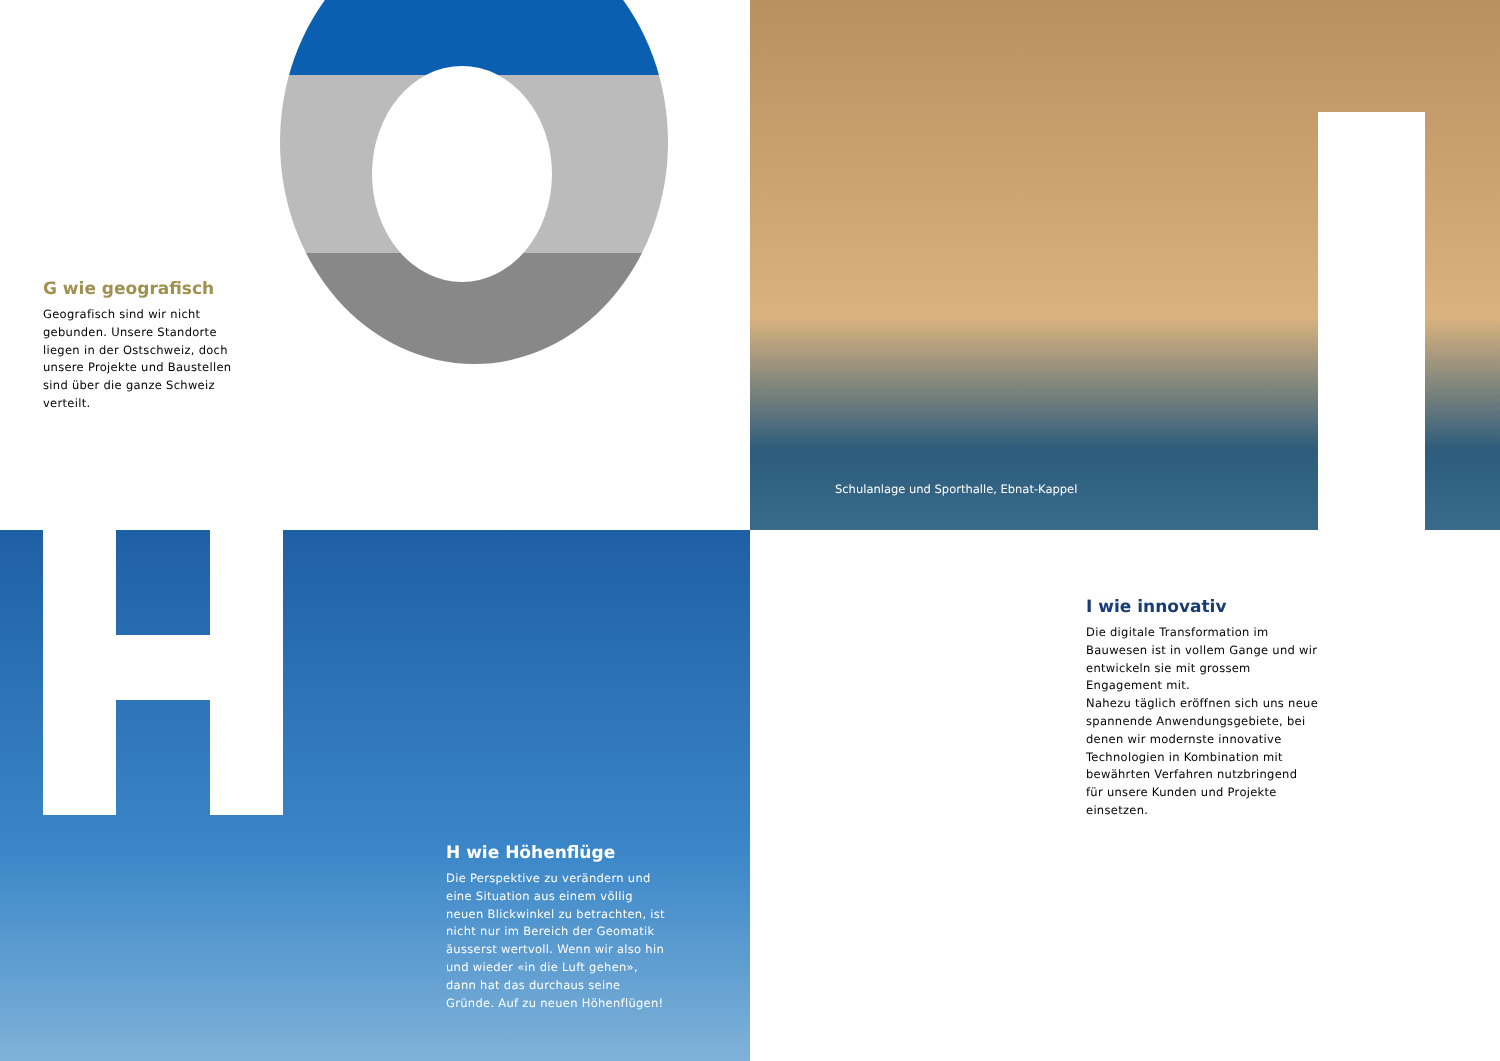G wie geografisch
Geografisch sind wir nicht gebunden. Unsere Standorte liegen in der Ostschweiz, doch unsere Projekte und Baustellen sind über die ganze Schweiz verteilt.
Schulanlage und Sporthalle, Ebnat-Kappel
H wie Höhenflüge
Die Perspektive zu verändern und eine Situation aus einem völlig neuen Blickwinkel zu betrachten, ist nicht nur im Bereich der Geomatik äusserst wertvoll. Wenn wir also hin und wieder «in die Luft gehen», dann hat das durchaus seine Gründe. Auf zu neuen Höhenflügen!
I wie innovativ
Die digitale Transformation im Bauwesen ist in vollem Gange und wir entwickeln sie mit grossem Engagement mit.
Nahezu täglich eröffnen sich uns neue spannende Anwendungsgebiete, bei denen wir modernste innovative Technologien in Kombination mit bewährten Verfahren nutzbringend für unsere Kunden und Projekte einsetzen.